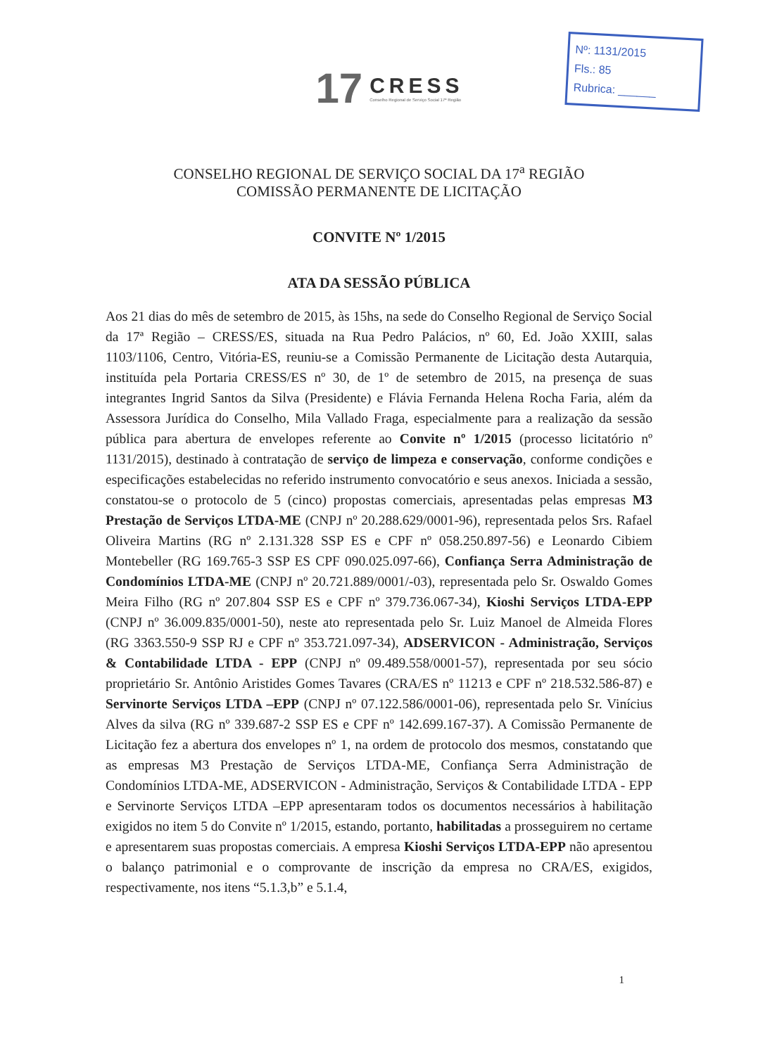Nº: 1131/2015
Fls.: 85
Rubrica: ______
17
CRESS
Conselho Regional de Serviço Social 17ª Região
CONSELHO REGIONAL DE SERVIÇO SOCIAL DA 17<sup>a</sup> REGIÃO
COMISSÃO PERMANENTE DE LICITAÇÃO
CONVITE Nº 1/2015
ATA DA SESSÃO PÚBLICA
Aos 21 dias do mês de setembro de 2015, às 15hs, na sede do Conselho Regional de Serviço Social da 17ª Região – CRESS/ES, situada na Rua Pedro Palácios, nº 60, Ed. João XXIII, salas 1103/1106, Centro, Vitória-ES, reuniu-se a Comissão Permanente de Licitação desta Autarquia, instituída pela Portaria CRESS/ES nº 30, de 1º de setembro de 2015, na presença de suas integrantes Ingrid Santos da Silva (Presidente) e Flávia Fernanda Helena Rocha Faria, além da Assessora Jurídica do Conselho, Mila Vallado Fraga, especialmente para a realização da sessão pública para abertura de envelopes referente ao Convite nº 1/2015 (processo licitatório nº 1131/2015), destinado à contratação de serviço de limpeza e conservação, conforme condições e especificações estabelecidas no referido instrumento convocatório e seus anexos. Iniciada a sessão, constatou-se o protocolo de 5 (cinco) propostas comerciais, apresentadas pelas empresas M3 Prestação de Serviços LTDA-ME (CNPJ nº 20.288.629/0001-96), representada pelos Srs. Rafael Oliveira Martins (RG nº 2.131.328 SSP ES e CPF nº 058.250.897-56) e Leonardo Cibiem Montebeller (RG 169.765-3 SSP ES CPF 090.025.097-66), Confiança Serra Administração de Condomínios LTDA-ME (CNPJ nº 20.721.889/0001/-03), representada pelo Sr. Oswaldo Gomes Meira Filho (RG nº 207.804 SSP ES e CPF nº 379.736.067-34), Kioshi Serviços LTDA-EPP (CNPJ nº 36.009.835/0001-50), neste ato representada pelo Sr. Luiz Manoel de Almeida Flores (RG 3363.550-9 SSP RJ e CPF nº 353.721.097-34), ADSERVICON - Administração, Serviços & Contabilidade LTDA - EPP (CNPJ nº 09.489.558/0001-57), representada por seu sócio proprietário Sr. Antônio Aristides Gomes Tavares (CRA/ES nº 11213 e CPF nº 218.532.586-87) e Servinorte Serviços LTDA –EPP (CNPJ nº 07.122.586/0001-06), representada pelo Sr. Vinícius Alves da silva (RG nº 339.687-2 SSP ES e CPF nº 142.699.167-37). A Comissão Permanente de Licitação fez a abertura dos envelopes nº 1, na ordem de protocolo dos mesmos, constatando que as empresas M3 Prestação de Serviços LTDA-ME, Confiança Serra Administração de Condomínios LTDA-ME, ADSERVICON - Administração, Serviços & Contabilidade LTDA - EPP e Servinorte Serviços LTDA –EPP apresentaram todos os documentos necessários à habilitação exigidos no item 5 do Convite nº 1/2015, estando, portanto, habilitadas a prosseguirem no certame e apresentarem suas propostas comerciais. A empresa Kioshi Serviços LTDA-EPP não apresentou o balanço patrimonial e o comprovante de inscrição da empresa no CRA/ES, exigidos, respectivamente, nos itens “5.1.3,b” e 5.1.4,
1